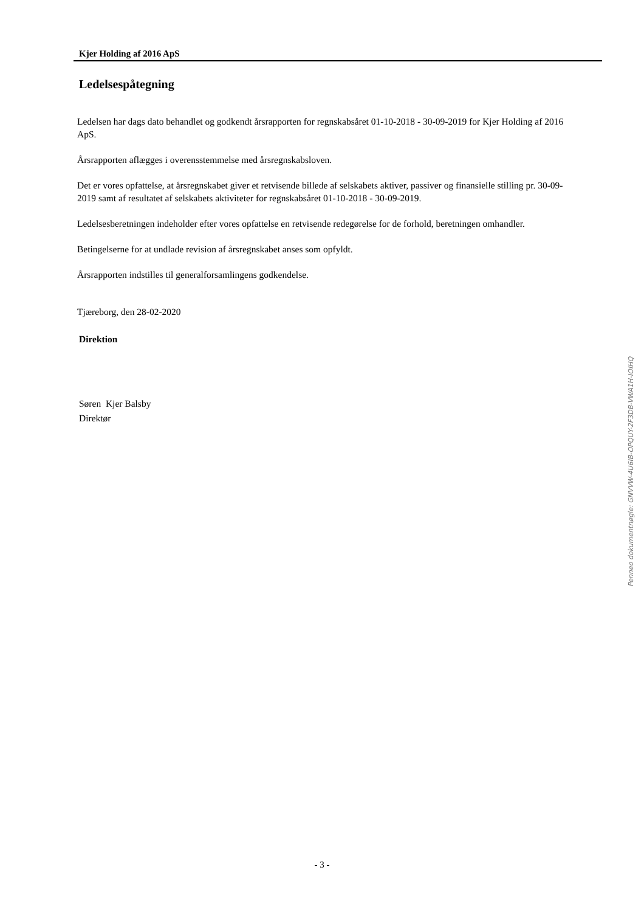Kjer Holding af 2016 ApS
Ledelsespåtegning
Ledelsen har dags dato behandlet og godkendt årsrapporten for regnskabsåret 01-10-2018 - 30-09-2019 for Kjer Holding af 2016 ApS.
Årsrapporten aflægges i overensstemmelse med årsregnskabsloven.
Det er vores opfattelse, at årsregnskabet giver et retvisende billede af selskabets aktiver, passiver og finansielle stilling pr. 30-09-2019 samt af resultatet af selskabets aktiviteter for regnskabsåret 01-10-2018 - 30-09-2019.
Ledelsesberetningen indeholder efter vores opfattelse en retvisende redegørelse for de forhold, beretningen omhandler.
Betingelserne for at undlade revision af årsregnskabet anses som opfyldt.
Årsrapporten indstilles til generalforsamlingens godkendelse.
Tjæreborg, den 28-02-2020
Direktion
Søren Kjer Balsby
Direktør
Penneo dokumentnøgle: GNVVW-4U6IB-OPQUY-2F3DB-VWA1H-IOIHQ
- 3 -